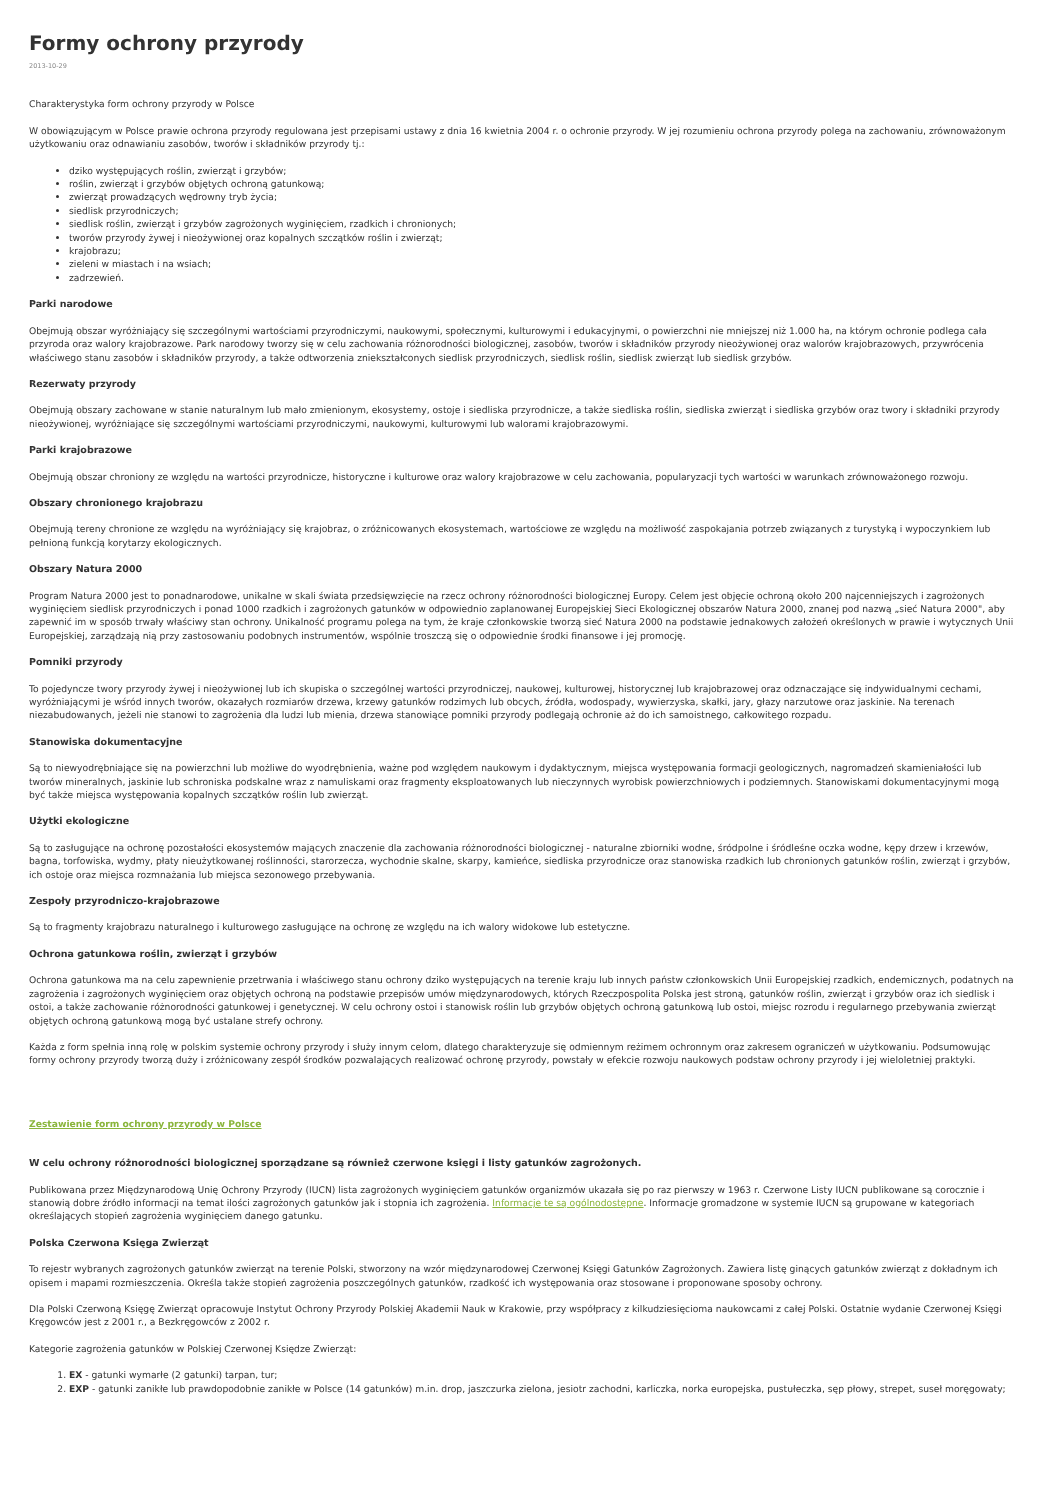Formy ochrony przyrody
2013-10-29
Charakterystyka form ochrony przyrody w Polsce
W obowiązującym w Polsce prawie ochrona przyrody regulowana jest przepisami ustawy z dnia 16 kwietnia 2004 r. o ochronie przyrody. W jej rozumieniu ochrona przyrody polega na zachowaniu, zrównoważonym użytkowaniu oraz odnawianiu zasobów, tworów i składników przyrody tj.:
dziko występujących roślin, zwierząt i grzybów;
roślin, zwierząt i grzybów objętych ochroną gatunkową;
zwierząt prowadzących wędrowny tryb życia;
siedlisk przyrodniczych;
siedlisk roślin, zwierząt i grzybów zagrożonych wyginięciem, rzadkich i chronionych;
tworów przyrody żywej i nieożywionej oraz kopalnych szczątków roślin i zwierząt;
krajobrazu;
zieleni w miastach i na wsiach;
zadrzewień.
Parki narodowe
Obejmują obszar wyróżniający się szczególnymi wartościami przyrodniczymi, naukowymi, społecznymi, kulturowymi i edukacyjnymi, o powierzchni nie mniejszej niż 1.000 ha, na którym ochronie podlega cała przyroda oraz walory krajobrazowe. Park narodowy tworzy się w celu zachowania różnorodności biologicznej, zasobów, tworów i składników przyrody nieożywionej oraz walorów krajobrazowych, przywrócenia właściwego stanu zasobów i składników przyrody, a także odtworzenia zniekształconych siedlisk przyrodniczych, siedlisk roślin, siedlisk zwierząt lub siedlisk grzybów.
Rezerwaty przyrody
Obejmują obszary zachowane w stanie naturalnym lub mało zmienionym, ekosystemy, ostoje i siedliska przyrodnicze, a także siedliska roślin, siedliska zwierząt i siedliska grzybów oraz twory i składniki przyrody nieożywionej, wyróżniające się szczególnymi wartościami przyrodniczymi, naukowymi, kulturowymi lub walorami krajobrazowymi.
Parki krajobrazowe
Obejmują obszar chroniony ze względu na wartości przyrodnicze, historyczne i kulturowe oraz walory krajobrazowe w celu zachowania, popularyzacji tych wartości w warunkach zrównoważonego rozwoju.
Obszary chronionego krajobrazu
Obejmują tereny chronione ze względu na wyróżniający się krajobraz, o zróżnicowanych ekosystemach, wartościowe ze względu na możliwość zaspokajania potrzeb związanych z turystyką i wypoczynkiem lub pełnioną funkcją korytarzy ekologicznych.
Obszary Natura 2000
Program Natura 2000 jest to ponadnarodowe, unikalne w skali świata przedsięwzięcie na rzecz ochrony różnorodności biologicznej Europy. Celem jest objęcie ochroną około 200 najcenniejszych i zagrożonych wyginięciem siedlisk przyrodniczych i ponad 1000 rzadkich i zagrożonych gatunków w odpowiednio zaplanowanej Europejskiej Sieci Ekologicznej obszarów Natura 2000, znanej pod nazwą „sieć Natura 2000", aby zapewnić im w sposób trwały właściwy stan ochrony. Unikalność programu polega na tym, że kraje członkowskie tworzą sieć Natura 2000 na podstawie jednakowych założeń określonych w prawie i wytycznych Unii Europejskiej, zarządzają nią przy zastosowaniu podobnych instrumentów, wspólnie troszczą się o odpowiednie środki finansowe i jej promocję.
Pomniki przyrody
To pojedyncze twory przyrody żywej i nieożywionej lub ich skupiska o szczególnej wartości przyrodniczej, naukowej, kulturowej, historycznej lub krajobrazowej oraz odznaczające się indywidualnymi cechami, wyróżniającymi je wśród innych tworów, okazałych rozmiarów drzewa, krzewy gatunków rodzimych lub obcych, źródła, wodospady, wywierzyska, skałki, jary, głazy narzutowe oraz jaskinie. Na terenach niezabudowanych, jeżeli nie stanowi to zagrożenia dla ludzi lub mienia, drzewa stanowiące pomniki przyrody podlegają ochronie aż do ich samoistnego, całkowitego rozpadu.
Stanowiska dokumentacyjne
Są to niewyodrębniające się na powierzchni lub możliwe do wyodrębnienia, ważne pod względem naukowym i dydaktycznym, miejsca występowania formacji geologicznych, nagromadzeń skamieniałości lub tworów mineralnych, jaskinie lub schroniska podskalne wraz z namuliskami oraz fragmenty eksploatowanych lub nieczynnych wyrobisk powierzchniowych i podziemnych. Stanowiskami dokumentacyjnymi mogą być także miejsca występowania kopalnych szczątków roślin lub zwierząt.
Użytki ekologiczne
Są to zasługujące na ochronę pozostałości ekosystemów mających znaczenie dla zachowania różnorodności biologicznej - naturalne zbiorniki wodne, śródpolne i śródleśne oczka wodne, kępy drzew i krzewów, bagna, torfowiska, wydmy, płaty nieużytkowanej roślinności, starorzecza, wychodnie skalne, skarpy, kamieńce, siedliska przyrodnicze oraz stanowiska rzadkich lub chronionych gatunków roślin, zwierząt i grzybów, ich ostoje oraz miejsca rozmnażania lub miejsca sezonowego przebywania.
Zespoły przyrodniczo-krajobrazowe
Są to fragmenty krajobrazu naturalnego i kulturowego zasługujące na ochronę ze względu na ich walory widokowe lub estetyczne.
Ochrona gatunkowa roślin, zwierząt i grzybów
Ochrona gatunkowa ma na celu zapewnienie przetrwania i właściwego stanu ochrony dziko występujących na terenie kraju lub innych państw członkowskich Unii Europejskiej rzadkich, endemicznych, podatnych na zagrożenia i zagrożonych wyginięciem oraz objętych ochroną na podstawie przepisów umów międzynarodowych, których Rzeczpospolita Polska jest stroną, gatunków roślin, zwierząt i grzybów oraz ich siedlisk i ostoi, a także zachowanie różnorodności gatunkowej i genetycznej. W celu ochrony ostoi i stanowisk roślin lub grzybów objętych ochroną gatunkową lub ostoi, miejsc rozrodu i regularnego przebywania zwierząt objętych ochroną gatunkową mogą być ustalane strefy ochrony.
Każda z form spełnia inną rolę w polskim systemie ochrony przyrody i służy innym celom, dlatego charakteryzuje się odmiennym reżimem ochronnym oraz zakresem ograniczeń w użytkowaniu. Podsumowując formy ochrony przyrody tworzą duży i zróżnicowany zespół środków pozwalających realizować ochronę przyrody, powstały w efekcie rozwoju naukowych podstaw ochrony przyrody i jej wieloletniej praktyki.
Zestawienie form ochrony przyrody w Polsce
W celu ochrony różnorodności biologicznej sporządzane są również czerwone księgi i listy gatunków zagrożonych.
Publikowana przez Międzynarodową Unię Ochrony Przyrody (IUCN) lista zagrożonych wyginięciem gatunków organizmów ukazała się po raz pierwszy w 1963 r. Czerwone Listy IUCN publikowane są corocznie i stanowią dobre źródło informacji na temat ilości zagrożonych gatunków jak i stopnia ich zagrożenia. Informacje te są ogólnodostępne. Informacje gromadzone w systemie IUCN są grupowane w kategoriach określających stopień zagrożenia wyginięciem danego gatunku.
Polska Czerwona Księga Zwierząt
To rejestr wybranych zagrożonych gatunków zwierząt na terenie Polski, stworzony na wzór międzynarodowej Czerwonej Księgi Gatunków Zagrożonych. Zawiera listę ginących gatunków zwierząt z dokładnym ich opisem i mapami rozmieszczenia. Określa także stopień zagrożenia poszczególnych gatunków, rzadkość ich występowania oraz stosowane i proponowane sposoby ochrony.
Dla Polski Czerwoną Księgę Zwierząt opracowuje Instytut Ochrony Przyrody Polskiej Akademii Nauk w Krakowie, przy współpracy z kilkudziesięcioma naukowcami z całej Polski. Ostatnie wydanie Czerwonej Księgi Kręgowców jest z 2001 r., a Bezkręgowców z 2002 r.
Kategorie zagrożenia gatunków w Polskiej Czerwonej Księdze Zwierząt:
1. EX - gatunki wymarłe (2 gatunki) tarpan, tur;
2. EXP - gatunki zanikłe lub prawdopodobnie zanikłe w Polsce (14 gatunków) m.in. drop, jaszczurka zielona, jesiotr zachodni, karliczka, norka europejska, pustułeczka, sęp płowy, strepet, suseł moręgowaty;